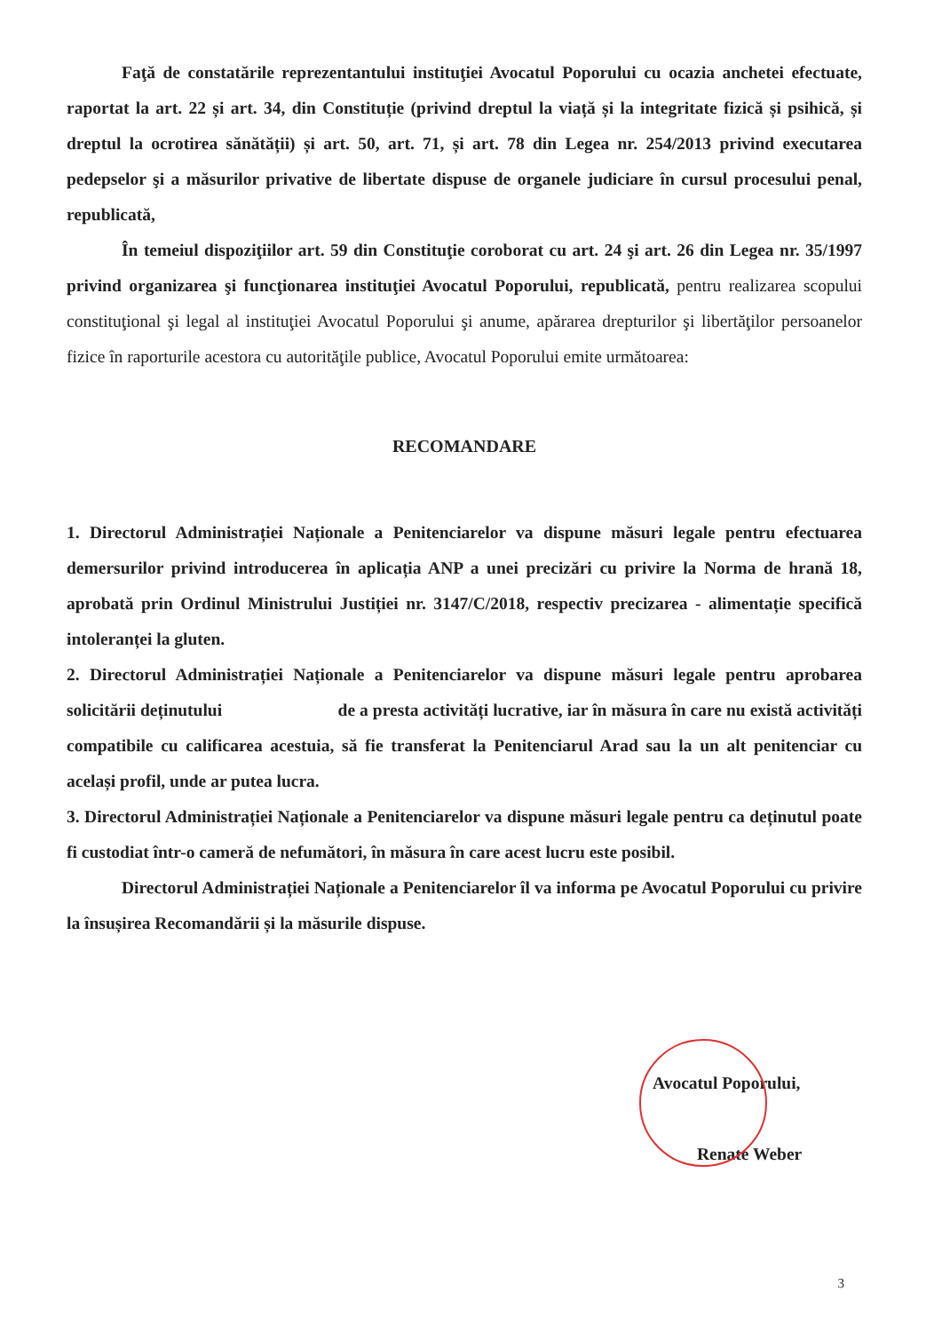Faţă de constatările reprezentantului instituţiei Avocatul Poporului cu ocazia anchetei efectuate, raportat la art. 22 și art. 34, din Constituție (privind dreptul la viață și la integritate fizică și psihică, și dreptul la ocrotirea sănătății) și art. 50, art. 71, și art. 78 din Legea nr. 254/2013 privind executarea pedepselor şi a măsurilor privative de libertate dispuse de organele judiciare în cursul procesului penal, republicată,
În temeiul dispoziţiilor art. 59 din Constituţie coroborat cu art. 24 şi art. 26 din Legea nr. 35/1997 privind organizarea şi funcţionarea instituţiei Avocatul Poporului, republicată, pentru realizarea scopului constituţional şi legal al instituţiei Avocatul Poporului şi anume, apărarea drepturilor şi libertăţilor persoanelor fizice în raporturile acestora cu autorităţile publice, Avocatul Poporului emite următoarea:
RECOMANDARE
1. Directorul Administrației Naționale a Penitenciarelor va dispune măsuri legale pentru efectuarea demersurilor privind introducerea în aplicația ANP a unei precizări cu privire la Norma de hrană 18, aprobată prin Ordinul Ministrului Justiției nr. 3147/C/2018, respectiv precizarea - alimentație specifică intoleranței la gluten.
2. Directorul Administrației Naționale a Penitenciarelor va dispune măsuri legale pentru aprobarea solicitării deținutului de a presta activități lucrative, iar în măsura în care nu există activități compatibile cu calificarea acestuia, să fie transferat la Penitenciarul Arad sau la un alt penitenciar cu același profil, unde ar putea lucra.
3. Directorul Administrației Naționale a Penitenciarelor va dispune măsuri legale pentru ca deținutul poate fi custodiat într-o cameră de nefumători, în măsura în care acest lucru este posibil.
Directorul Administrației Naționale a Penitenciarelor îl va informa pe Avocatul Poporului cu privire la însușirea Recomandării și la măsurile dispuse.
Avocatul Poporului,
Renate Weber
3